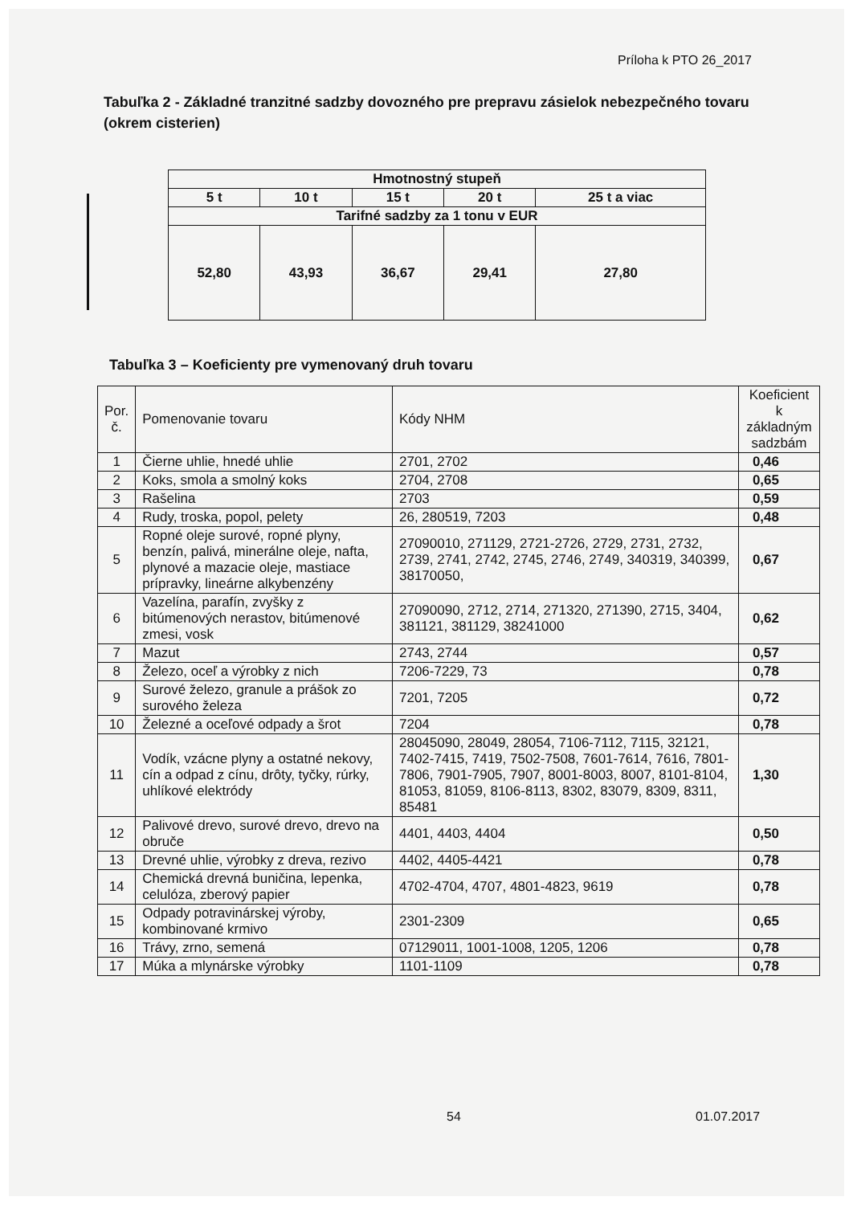Príloha k PTO 26_2017
Tabuľka 2 - Základné tranzitné sadzby dovozného pre prepravu zásielok nebezpečného tovaru (okrem cisterien)
| Hmotnostný stupeň | | | | |
| 5 t | 10 t | 15 t | 20 t | 25 t a viac |
| Tarifné sadzby za 1 tonu v EUR | | | | |
| 52,80 | 43,93 | 36,67 | 29,41 | 27,80 |
Tabuľka 3 – Koeficienty pre vymenovaný druh tovaru
| Por. č. | Pomenovanie tovaru | Kódy NHM | Koeficient k základným sadzbám |
| --- | --- | --- | --- |
| 1 | Čierne uhlie, hnedé uhlie | 2701, 2702 | 0,46 |
| 2 | Koks, smola a smolný koks | 2704, 2708 | 0,65 |
| 3 | Rašelina | 2703 | 0,59 |
| 4 | Rudy, troska, popol, pelety | 26, 280519, 7203 | 0,48 |
| 5 | Ropné oleje surové, ropné plyny, benzín, palivá, minerálne oleje, nafta, plynové a mazacie oleje, mastiace prípravky, lineárne alkybenzény | 27090010, 271129, 2721-2726, 2729, 2731, 2732, 2739, 2741, 2742, 2745, 2746, 2749, 340319, 340399, 38170050, | 0,67 |
| 6 | Vazelína, parafín, zvyšky z bitúmenových nerastov, bitúmenové zmesi, vosk | 27090090, 2712, 2714, 271320, 271390, 2715, 3404, 381121, 381129, 38241000 | 0,62 |
| 7 | Mazut | 2743, 2744 | 0,57 |
| 8 | Železo, oceľ a výrobky z nich | 7206-7229, 73 | 0,78 |
| 9 | Surové železo, granule a prášok zo surového železa | 7201, 7205 | 0,72 |
| 10 | Železné a oceľové odpady a šrot | 7204 | 0,78 |
| 11 | Vodík, vzácne plyny a ostatné nekovy, cín a odpad z cínu, drôty, tyčky, rúrky, uhlíkové elektródy | 28045090, 28049, 28054, 7106-7112, 7115, 32121, 7402-7415, 7419, 7502-7508, 7601-7614, 7616, 7801-7806, 7901-7905, 7907, 8001-8003, 8007, 8101-8104, 81053, 81059, 8106-8113, 8302, 83079, 8309, 8311, 85481 | 1,30 |
| 12 | Palivové drevo, surové drevo, drevo na obruče | 4401, 4403, 4404 | 0,50 |
| 13 | Drevné uhlie, výrobky z dreva, rezivo | 4402, 4405-4421 | 0,78 |
| 14 | Chemická drevná buničina, lepenka, celulóza, zberový papier | 4702-4704, 4707, 4801-4823, 9619 | 0,78 |
| 15 | Odpady potravinárskej výroby, kombinované krmivo | 2301-2309 | 0,65 |
| 16 | Trávy, zrno, semená | 07129011, 1001-1008, 1205, 1206 | 0,78 |
| 17 | Múka a mlynárske výrobky | 1101-1109 | 0,78 |
54 01.07.2017